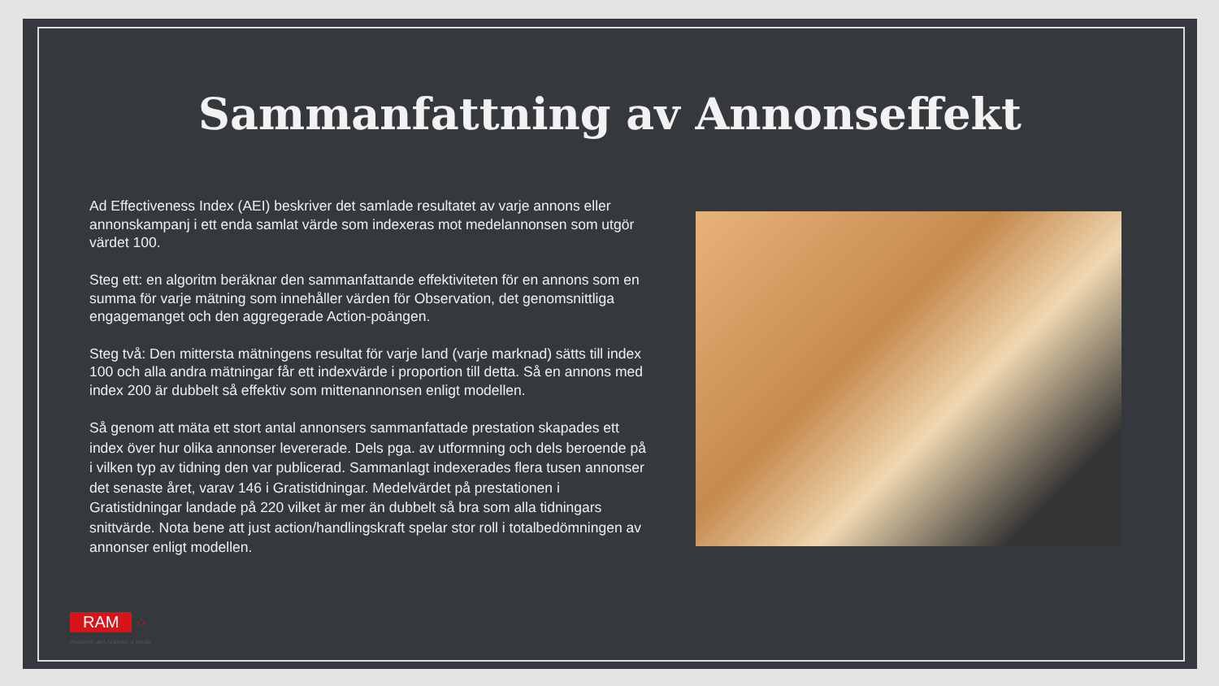Sammanfattning av Annonseffekt
Ad Effectiveness Index (AEI) beskriver det samlade resultatet av varje annons eller annonskampanj i ett enda samlat värde som indexeras mot medelannonsen som utgör värdet 100.
Steg ett: en algoritm beräknar den sammanfattande effektiviteten för en annons som en summa för varje mätning som innehåller värden för Observation, det genomsnittliga engagemanget och den aggregerade Action-poängen.
Steg två: Den mittersta mätningens resultat för varje land (varje marknad) sätts till index 100 och alla andra mätningar får ett indexvärde i proportion till detta. Så en annons med index 200 är dubbelt så effektiv som mittenannonsen enligt modellen.
Så genom att mäta ett stort antal annonsers sammanfattade prestation skapades ett index över hur olika annonser levererade. Dels pga. av utformning och dels beroende på i vilken typ av tidning den var publicerad. Sammanlagt indexerades flera tusen annonser det senaste året, varav 146 i Gratistidningar. Medelvärdet på prestationen i Gratistidningar landade på 220 vilket är mer än dubbelt så bra som alla tidningars snittvärde. Nota bene att just action/handlingskraft spelar stor roll i totalbedömningen av annonser enligt modellen.
RAM ⁘
Research and Analysis of Media